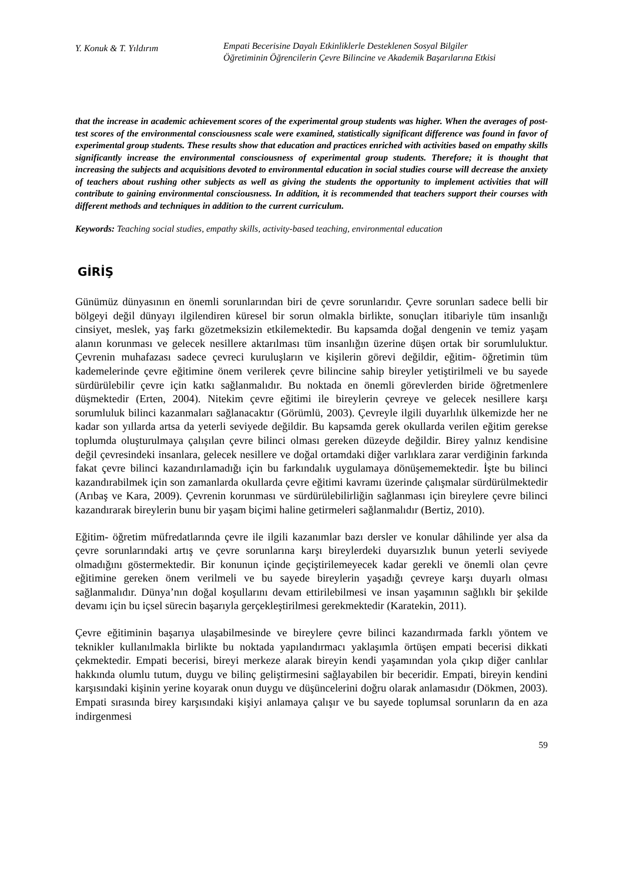Y. Konuk & T. Yıldırım
Empati Becerisine Dayalı Etkinliklerle Desteklenen Sosyal Bilgiler
Öğretiminin Öğrencilerin Çevre Bilincine ve Akademik Başarılarına Etkisi
that the increase in academic achievement scores of the experimental group students was higher. When the averages of post-test scores of the environmental consciousness scale were examined, statistically significant difference was found in favor of experimental group students. These results show that education and practices enriched with activities based on empathy skills significantly increase the environmental consciousness of experimental group students. Therefore; it is thought that increasing the subjects and acquisitions devoted to environmental education in social studies course will decrease the anxiety of teachers about rushing other subjects as well as giving the students the opportunity to implement activities that will contribute to gaining environmental consciousness. In addition, it is recommended that teachers support their courses with different methods and techniques in addition to the current curriculum.
Keywords: Teaching social studies, empathy skills, activity-based teaching, environmental education
GİRİŞ
Günümüz dünyasının en önemli sorunlarından biri de çevre sorunlarıdır. Çevre sorunları sadece belli bir bölgeyi değil dünyayı ilgilendiren küresel bir sorun olmakla birlikte, sonuçları itibariyle tüm insanlığı cinsiyet, meslek, yaş farkı gözetmeksizin etkilemektedir. Bu kapsamda doğal dengenin ve temiz yaşam alanın korunması ve gelecek nesillere aktarılması tüm insanlığın üzerine düşen ortak bir sorumluluktur. Çevrenin muhafazası sadece çevreci kuruluşların ve kişilerin görevi değildir, eğitim- öğretimin tüm kademelerinde çevre eğitimine önem verilerek çevre bilincine sahip bireyler yetiştirilmeli ve bu sayede sürdürülebilir çevre için katkı sağlanmalıdır. Bu noktada en önemli görevlerden biride öğretmenlere düşmektedir (Erten, 2004). Nitekim çevre eğitimi ile bireylerin çevreye ve gelecek nesillere karşı sorumluluk bilinci kazanmaları sağlanacaktır (Görümlü, 2003). Çevreyle ilgili duyarlılık ülkemizde her ne kadar son yıllarda artsa da yeterli seviyede değildir. Bu kapsamda gerek okullarda verilen eğitim gerekse toplumda oluşturulmaya çalışılan çevre bilinci olması gereken düzeyde değildir. Birey yalnız kendisine değil çevresindeki insanlara, gelecek nesillere ve doğal ortamdaki diğer varlıklara zarar verdiğinin farkında fakat çevre bilinci kazandırılamadığı için bu farkındalık uygulamaya dönüşememektedir. İşte bu bilinci kazandırabilmek için son zamanlarda okullarda çevre eğitimi kavramı üzerinde çalışmalar sürdürülmektedir (Arıbaş ve Kara, 2009). Çevrenin korunması ve sürdürülebilirliğin sağlanması için bireylere çevre bilinci kazandırarak bireylerin bunu bir yaşam biçimi haline getirmeleri sağlanmalıdır (Bertiz, 2010).
Eğitim- öğretim müfredatlarında çevre ile ilgili kazanımlar bazı dersler ve konular dâhilinde yer alsa da çevre sorunlarındaki artış ve çevre sorunlarına karşı bireylerdeki duyarsızlık bunun yeterli seviyede olmadığını göstermektedir. Bir konunun içinde geçiştirilemeyecek kadar gerekli ve önemli olan çevre eğitimine gereken önem verilmeli ve bu sayede bireylerin yaşadığı çevreye karşı duyarlı olması sağlanmalıdır. Dünya’nın doğal koşullarını devam ettirilebilmesi ve insan yaşamının sağlıklı bir şekilde devamı için bu içsel sürecin başarıyla gerçekleştirilmesi gerekmektedir (Karatekin, 2011).
Çevre eğitiminin başarıya ulaşabilmesinde ve bireylere çevre bilinci kazandırmada farklı yöntem ve teknikler kullanılmakla birlikte bu noktada yapılandırmacı yaklaşımla örtüşen empati becerisi dikkati çekmektedir. Empati becerisi, bireyi merkeze alarak bireyin kendi yaşamından yola çıkıp diğer canlılar hakkında olumlu tutum, duygu ve bilinç geliştirmesini sağlayabilen bir beceridir. Empati, bireyin kendini karşısındaki kişinin yerine koyarak onun duygu ve düşüncelerini doğru olarak anlamasıdır (Dökmen, 2003). Empati sırasında birey karşısındaki kişiyi anlamaya çalışır ve bu sayede toplumsal sorunların da en aza indirgenmesi
59